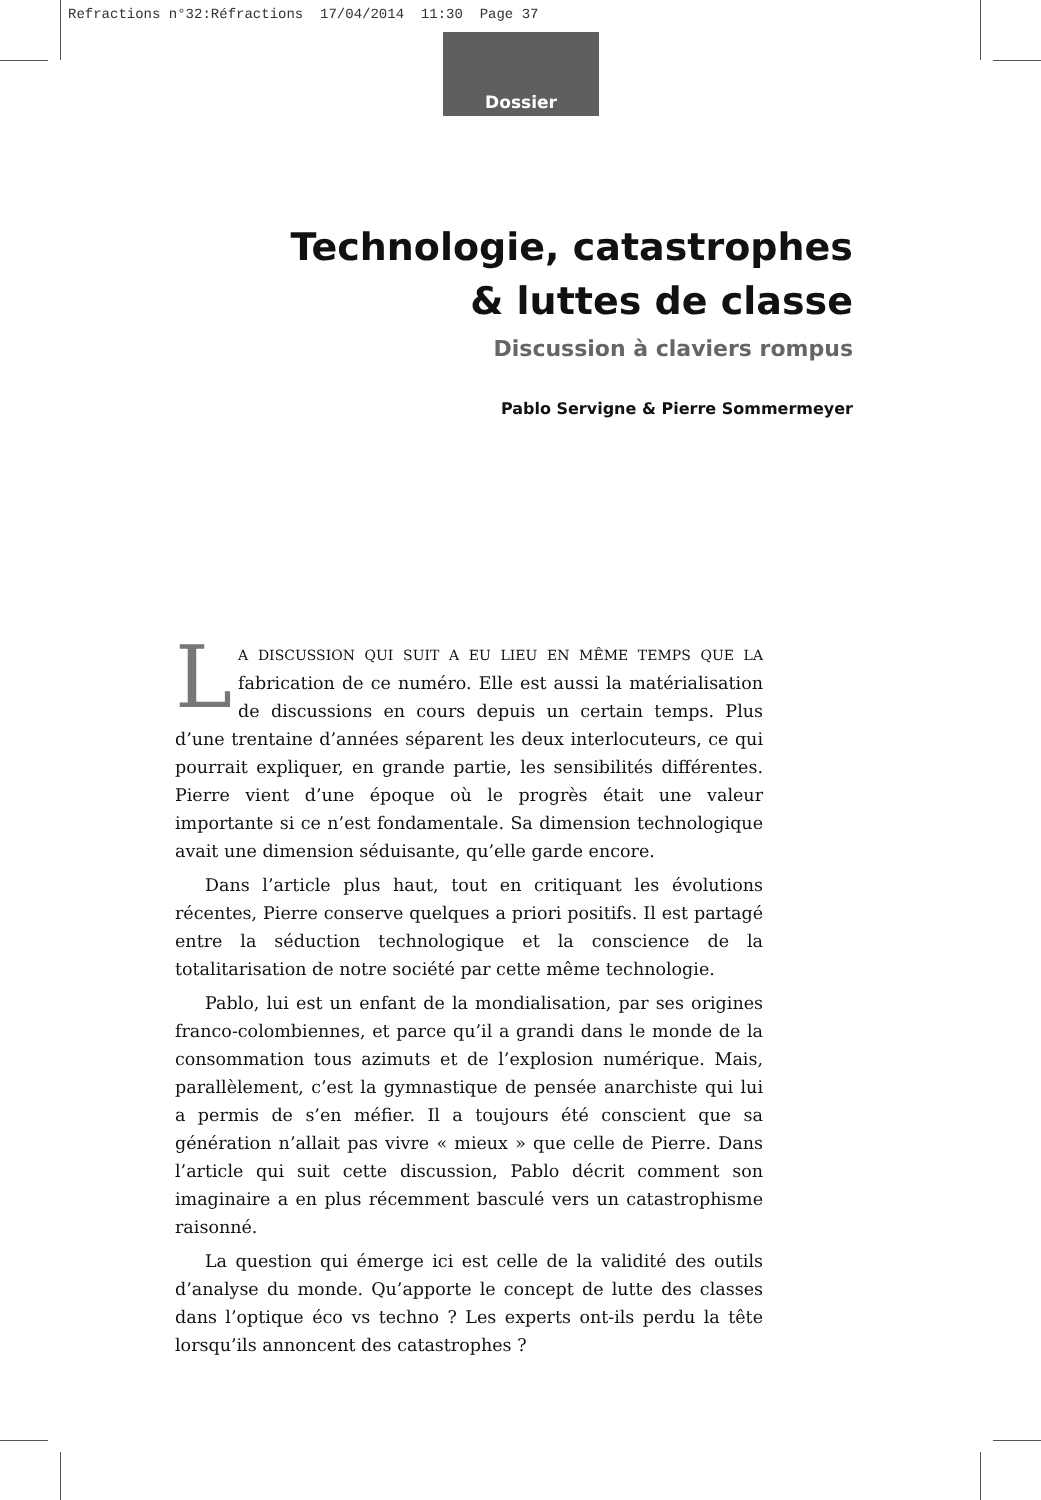Refractions n°32:Réfractions 17/04/2014 11:30 Page 37
Dossier
Technologie, catastrophes
& luttes de classe
Discussion à claviers rompus
Pablo Servigne & Pierre Sommermeyer
LA DISCUSSION QUI SUIT A EU LIEU EN MÊME TEMPS QUE LA fabrication de ce numéro. Elle est aussi la matérialisation de discussions en cours depuis un certain temps. Plus d’une trentaine d’années séparent les deux interlocuteurs, ce qui pourrait expliquer, en grande partie, les sensibilités différentes. Pierre vient d’une époque où le progrès était une valeur importante si ce n’est fondamentale. Sa dimension technologique avait une dimension séduisante, qu’elle garde encore.
Dans l’article plus haut, tout en critiquant les évolutions récentes, Pierre conserve quelques a priori positifs. Il est partagé entre la séduction technologique et la conscience de la totalitarisation de notre société par cette même technologie.
Pablo, lui est un enfant de la mondialisation, par ses origines franco-colombiennes, et parce qu’il a grandi dans le monde de la consommation tous azimuts et de l’explosion numérique. Mais, parallèlement, c’est la gymnastique de pensée anarchiste qui lui a permis de s’en méfier. Il a toujours été conscient que sa génération n’allait pas vivre « mieux » que celle de Pierre. Dans l’article qui suit cette discussion, Pablo décrit comment son imaginaire a en plus récemment basculé vers un catastrophisme raisonné.
La question qui émerge ici est celle de la validité des outils d’analyse du monde. Qu’apporte le concept de lutte des classes dans l’optique éco vs techno ? Les experts ont-ils perdu la tête lorsqu’ils annoncent des catastrophes ?